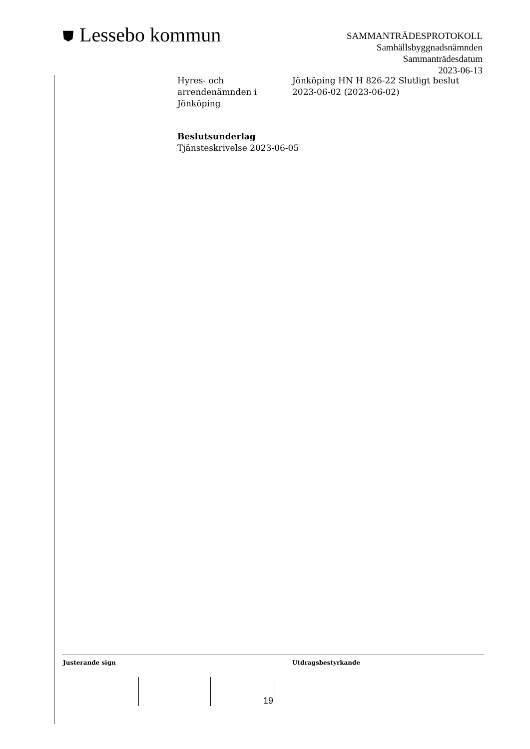⛊ Lessebo kommun
SAMMANTRÄDESPROTOKOLL
Samhällsbyggnadsnämnden
Sammanträdesdatum
2023-06-13
Hyres- och
arrendenämnden i
Jönköping
Jönköping HN H 826-22 Slutligt beslut
2023-06-02 (2023-06-02)
Beslutsunderlag
Tjänsteskrivelse 2023-06-05
Justerande sign Utdragsbestyrkande
19